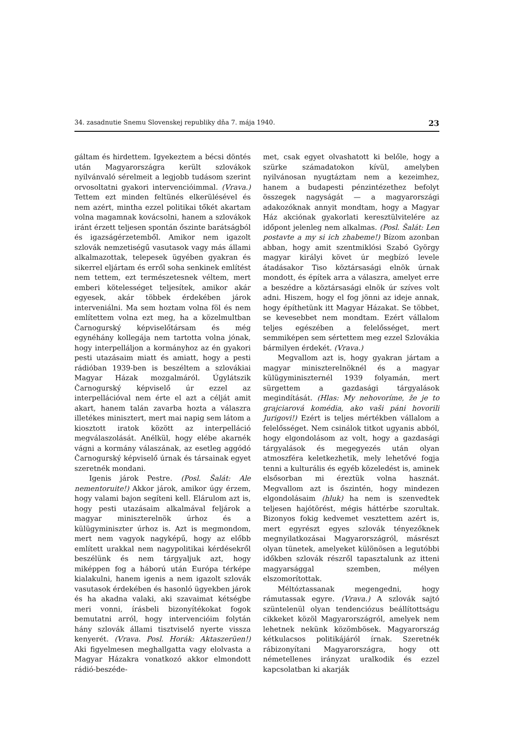34. zasadnutie Snemu Slovenskej republiky dňa 7. mája 1940. 23
gáltam és hirdettem. Igyekeztem a bécsi döntés után Magyarországra került szlovákok nyilvánvaló sérelmeit a legjobb tudásom szerint orvosoltatni gyakori intervencióimmal. (Vrava.) Tettem ezt minden feltünés elkerülésével és nem azért, mintha ezzel politikai tőkét akartam volna magamnak kovácsolni, hanem a szlovákok iránt érzett teljesen spontán őszinte barátságból és igazságérzetemből. Amikor nem igazolt szlovák nemzetiségű vasutasok vagy más állami alkalmazottak, telepesek ügyében gyakran és sikerrel eljártam és erről soha senkinek említést nem tettem, ezt természetesnek véltem, mert emberi kötelességet teljesítek, amikor akár egyesek, akár többek érdekében járok interveniálni. Ma sem hoztam volna föl és nem említettem volna ezt meg, ha a közelmultban Čarnogurský képviselőtársam és még egynéhány kollegája nem tartotta volna jónak, hogy interpelláljon a kormányhoz az én gyakori pesti utazásaim miatt és amiatt, hogy a pesti rádióban 1939-ben is beszéltem a szlovákiai Magyar Házak mozgalmáról. Úgylátszik Čarnogurský képviselő úr ezzel az interpellációval nem érte el azt a célját amit akart, hanem talán zavarba hozta a válaszra illetékes minisztert, mert mai napig sem látom a kiosztott iratok között az interpelláció megválaszolását. Anélkül, hogy elébe akarnék vágni a kormány válaszának, az esetleg aggódó Čarnogurský képviselő úrnak és társainak egyet szeretnék mondani.
Igenis járok Pestre. (Posl. Šalát: Ale nementoruite!) Akkor járok, amikor úgy érzem, hogy valami bajon segíteni kell. Elárulom azt is, hogy pesti utazásaim alkalmával feljárok a magyar miniszterelnök úrhoz és a külügyminiszter úrhoz is. Azt is megmondom, mert nem vagyok nagyképű, hogy az előbb említett urakkal nem nagypolitikai kérdésekről beszélünk és nem tárgyaljuk azt, hogy miképpen fog a háború után Európa térképe kialakulni, hanem igenis a nem igazolt szlovák vasutasok érdekében és hasonló ügyekben járok és ha akadna valaki, aki szavaimat kétségbe meri vonni, írásbeli bizonyítékokat fogok bemutatni arról, hogy intervencióim folytán hány szlovák állami tisztviselő nyerte vissza kenyerét. (Vrava. Posl. Horák: Aktaszerüen!) Aki figyelmesen meghallgatta vagy elolvasta a Magyar Házakra vonatkozó akkor elmondott rádió-beszéde-
met, csak egyet olvashatott ki belőle, hogy a szürke számadatokon kívül, amelyben nyilvánosan nyugtáztam nem a kezeimhez, hanem a budapesti pénzintézethez befolyt összegek nagyságát — a magyarországi adakozóknak annyit mondtam, hogy a Magyar Ház akciónak gyakorlati keresztülvitelére az időpont jelenleg nem alkalmas. (Posl. Šalát: Len postavte a my si ich zhabeme!) Bízom azonban abban, hogy amit szentmiklósi Szabó György magyar királyi követ úr megbízó levele átadásakor Tiso köztársasági elnök úrnak mondott, és építek arra a válaszra, amelyet erre a beszédre a köztársasági elnök úr szíves volt adni. Hiszem, hogy el fog jönni az ideje annak, hogy építhetünk itt Magyar Házakat. Se többet, se kevesebbet nem mondtam. Ezért vállalom teljes egészében a felelősséget, mert semmiképen sem sértettem meg ezzel Szlovákia bármilyen érdekét. (Vrava.)
Megvallom azt is, hogy gyakran jártam a magyar miniszterelnöknél és a magyar külügyminiszternél 1939 folyamán, mert sürgettem a gazdasági tárgyalások megindítását. (Hlas: My nehovoríme, že je to grajciarová komédia, ako vaši páni hovorili Jurigovi!) Ezért is teljes mértékben vállalom a felelősséget. Nem csinálok titkot ugyanis abból, hogy elgondolásom az volt, hogy a gazdasági tárgyalások és megegyezés után olyan atmoszféra keletkezhetik, mely lehetővé fogja tenni a kulturális és egyéb közeledést is, aminek elsősorban mi éreztük volna hasznát. Megvallom azt is őszintén, hogy mindezen elgondolásaim (hluk) ha nem is szenvedtek teljesen hajótörést, mégis háttérbe szorultak. Bizonyos fokig kedvemet vesztettem azért is, mert egyrészt egyes szlovák tényezőknek megnyilatkozásai Magyarországról, másrészt olyan tünetek, amelyeket különösen a legutóbbi időkben szlovák részről tapasztalunk az itteni magyarsággal szemben, mélyen elszomorítottak.
Méltóztassanak megengedni, hogy rámutassak egyre. (Vrava.) A szlovák sajtó szüntelenül olyan tendenciózus beállítottságu cikkeket közöl Magyarországról, amelyek nem lehetnek nekünk közömbösek. Magyarország kétkulacsos politikájáról írnak. Szeretnék rábizonyítani Magyarországra, hogy ott németellenes irányzat uralkodik és ezzel kapcsolatban ki akarják